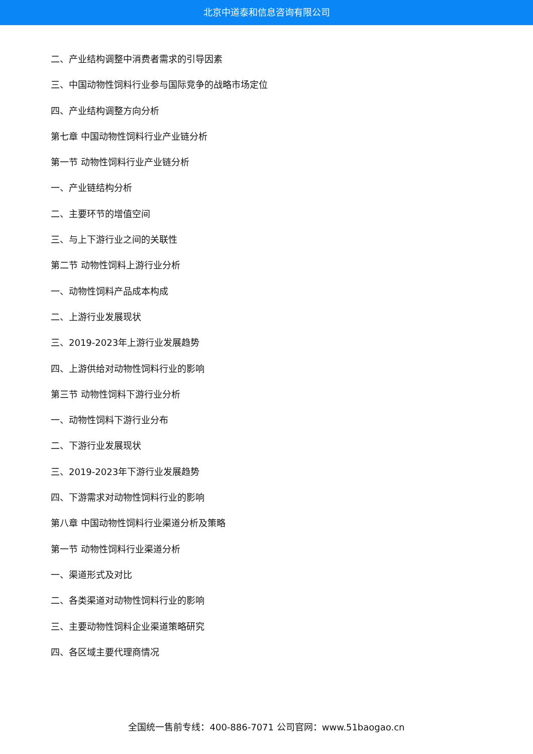北京中道泰和信息咨询有限公司
二、产业结构调整中消费者需求的引导因素
三、中国动物性饲料行业参与国际竞争的战略市场定位
四、产业结构调整方向分析
第七章 中国动物性饲料行业产业链分析
第一节 动物性饲料行业产业链分析
一、产业链结构分析
二、主要环节的增值空间
三、与上下游行业之间的关联性
第二节 动物性饲料上游行业分析
一、动物性饲料产品成本构成
二、上游行业发展现状
三、2019-2023年上游行业发展趋势
四、上游供给对动物性饲料行业的影响
第三节 动物性饲料下游行业分析
一、动物性饲料下游行业分布
二、下游行业发展现状
三、2019-2023年下游行业发展趋势
四、下游需求对动物性饲料行业的影响
第八章 中国动物性饲料行业渠道分析及策略
第一节 动物性饲料行业渠道分析
一、渠道形式及对比
二、各类渠道对动物性饲料行业的影响
三、主要动物性饲料企业渠道策略研究
四、各区域主要代理商情况
全国统一售前专线：400-886-7071 公司官网：www.51baogao.cn